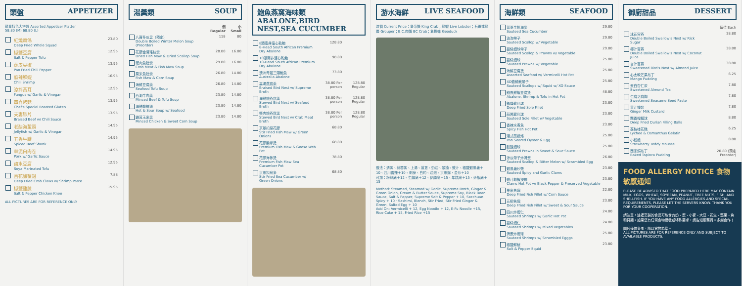頭盤 APPETIZER
龍皇特色大拼盤 Assorted Appetizer Platter
58.80 (M) 68.80 (L)
| | 紅燒頭鴿 Deep Fried Whole Squad | 23.80 |
| | 椒鹽豆腐 Salt & Pepper Tofu | 12.95 |
| | 虎皮尖椒 Pan Fried Chili Pepper | 13.95 |
| | 麻辣鮮蝦 Chili Shrimp | 16.95 |
| | 涼拌黃耳 Fungus w/ Garlic & Vinegar | 12.95 |
| | 四喜烤麩 Chef's Special Roasted Gluten | 13.95 |
| | 夫妻肺片 Braised Beef w/ Chili Sauce | 13.95 |
| | 老醋海蜇頭 Jellyfish w/ Garlic & Vinegar | 14.95 |
| | 五香牛腱 Spiced Beef Shank | 14.95 |
| | 蒜泥白肉卷 Pork w/ Garlic Sauce | 14.95 |
| | 鹵水豆腐 Soya Marinated Tofu | 12.95 |
| | 百花釀蟹鉗 Deep Fried Crab Claws w/ Shrimp Paste | 7.88 |
| | 椒鹽雞膝 Salt & Pepper Chicken Knee | 15.95 |
ALL PICTURES ARE FOR REFERENCE ONLY
湯羹類 SOUP
| | | 例 Regular | 小 Small |
| --- | --- | --- | --- |
| | 八寶冬瓜盅（預定） Double Boiled Winter Melon Soup (Preorder) | 118 | 80 |
| | 花膠金湯瑤柱羹 Dried Fish Maw & Dried Scallop Soup | 28.80 | 16.80 |
| | 蟹肉魚肚羹 Crab Meat & Fish Maw Soup | 29.80 | 16.80 |
| | 粟米魚肚羹 Fish Maw & Corn Soup | 26.80 | 14.80 |
| | 海鮮豆腐羹 Seafood Tofu Soup | 26.80 | 14.80 |
| | 西湖牛肉羹 Minced Beef & Tofu Soup | 23.80 | 14.80 |
| | 海鮮酸辣湯 Hot & Sour Soup w/ Seafood | 23.80 | 14.80 |
| | 雞茸玉米羹 Minced Chicken & Sweet Corn Soup | 23.80 | 14.80 |
鮑魚燕窩海味類
ABALONE,BIRD NEST,SEA CUCUMBER
| | 8頭南非溏心乾鮑 8-Head South African Premium Dry Abalone | 128.80 | |
| | 10頭南非溏心乾鮑 10-Head South African Premium Dry Abalone | 98.80 | |
| | 澳洲青邊三頭鮑魚 Australia Abalone | 73.80 | |
| | 高湯燕窩羹 Braised Bird Nest w/ Supreme Broth | 38.80 Per person | 128.80 Regular |
| | 海鮮燴燕窩羹 Stewed Bird Nest w/ Seafood Broth | 38.80 Per person | 128.80 Regular |
| | 蟹肉燴燕窩羹 Stewed Bird Nest w/ Crab Meat Broth | 38.80 Per person | 128.80 Regular |
| | 京蔥扣原花膠 Stir Fried Fish Maw w/ Green Onions | 68.80 | |
| | 花膠鵝掌煲 Premium Fish Maw & Goose Web Pot | 68.80 | |
| | 花膠海參煲 Premium Fish Maw Sea Cucumber Pot | 78.80 | |
| | 京蔥扣烏參 Stir Fried Sea Cucumber w/ Green Onions | 68.80 | |
游水海鮮 LIVE SEAFOOD
時價 Current Price：皇帝蟹 King Crab；龍蝦 Live Lobster；石斑或龍躉 Grouper；B.C.肉蟹 BC Crab；象拔蚌 Geoduck
做法：清蒸、蒜蓉蒸、上湯、薑蔥、奶油、頭抽、豉汁、椒鹽避風塘＋10、四川香辣＋10、刺身、白灼、油泡、京蔥爆，金沙＋10
可加：粉絲底＋12、生麵底＋12、伊麵底＋15、年糕底＋15、炒飯底＋15
Method: Steamed, Steamed w/ Garlic, Supreme Broth, Ginger & Green Onion, Cream & Butter Sauce, Supreme Soy, Black Bean Sauce, Salt & Pepper, Supreme Salt & Pepper + 10, Szechuan Spicy + 10 · Sashimi, Blench, Stir Fried, Stir Fried Ginger & Green, Salted Egg + 10
Add On: Vermicelli + 12, Egg Noodle + 12, E-Fu Noodle +15, Rice Cake + 15, Fried Rice +15
海鮮類 SEAFOOD
| | 薑蔥生扒海參 Sauteed Sea Cucumber | 29.80 |
| | 油泡帶子 Sauteed Scallop w/ Vegetable | 29.80 |
| | 碧綠蝦球帶子 Sauteed Scallop & Prawns w/ Vegetable | 29.80 |
| | 碧綠蝦球 Sauteed Prawns w/ Vegetable | 25.80 |
| | 海鮮豆腐煲 Assorted Seafood w/ Vermicelli Hot Pot | 25.80 |
| | XO醬鮮魷帶子 Sauteed Scallops w/ Squid w/ XO Sauce | 25.80 |
| | 鮑魚鮮蝦豆腐煲 Abalone, Shrimp & Tofu in Hot Pot | 48.80 |
| | 椒鹽龍利球 Deep Fried Sole Fillet | 23.80 |
| | 蒜蓉龍利球 Sauteed Sole Fillet w/ Vegetable | 23.80 |
| | 香辣水煮魚 Spicy Fish Hot Pot | 23.80 |
| | 潮式煎蠔烙 Pan Seared Oyster & Egg | 25.80 |
| | 甜酸蝦球 Sauteed Prawns in Sweet & Sour Sauce | 25.80 |
| | 涼瓜帶子炒滑蛋 Sauteed Scallop & Bitter Melon w/ Scrambled Egg | 26.80 |
| | 避風塘炒蟹 Sauteed Spicy and Garlic Clams | 23.80 |
| | 豉汁胡椒浸蜆 Clams Hot Pot w/ Black Pepper & Preserved Vegetable | 23.80 |
| | 粟米魚塊 Deep Fried Fish Fillet w/ Corn Sauce | 22.80 |
| | 五柳魚塊 Deep Fried Fish Fillet w/ Sweet & Sour Sauce | 23.80 |
| | 四川炒蝦仁 Sauteed Shrimps w/ Garlic Hot Pot | 24.80 |
| | 碧綠蝦仁 Sauteed Shrimps w/ Mixed Vegetables | 24.80 |
| | 滑蛋炒蝦球 Sauteed Shrimps w/ Scrambled Egggs | 25.80 |
| | 椒鹽鮮魷 Salt & Pepper Squid | 23.80 |
御廚甜品 DESSERT
| | | 每位 Each |
| | 冰花官燕 Double Boiled Swallow's Nest w/ Rick Sugar | 38.80 |
| | 椰汁官燕 Double Boiled Swallow's Nest w/ Coconut Juice | 38.80 |
| | 杏汁官燕 Sweetened Bird's Nest w/ Almond Juice | 38.80 |
| | 心太軟芒果布丁 Mango Pudding | 6.25 |
| | 蛋白杏仁茶 Sweetened Almond Tea | 7.80 |
| | 生磨芝麻糊 Sweetened Seasame Seed Paste | 7.80 |
| | 薑汁撞奶 Ginger Milk Custard | 7.80 |
| | 飄香榴槤球 Deep Fried Durian Filling Balls | 8.80 |
| | 荔枝桂花糕 Lychee & Osmanthus Gelatin | 6.25 |
| | 小粉熊 Strawberry Teddy Mousse | 8.80 |
| | 西米焗布丁 Baked Tapioca Pudding | 20.80 (預定 Preorder) |
FOOD ALLERGY NOTICE 食物敏感通知
PLEASE BE ADVISED THAT FOOD PREPARED HERE MAY CONTAIN MILK, EGGS, WHEAT, SOYBEAN, PEANUT, TREE NUTS, FISH, AND SHELLFISH. IF YOU HAVE ANY FOOD ALLERGIES AND SPECIAL REQUIREMENTS, PLEASE LET THE SERVERS KNOW. THANK YOU FOR YOUR COOPERATION.
請注意，這裡烹製的食品可能含有奶、蛋、小麥、大豆、花生、堅果、魚和貝類。如果您有任何食物過敏或特殊要求，請告知服務員。多謝合作！
圖片僅供參考，請以實物為準。
ALL PICTURES ARE FOR REFERENCE ONLY AND SUBJECT TO AVAILABLE PRODUCTS.